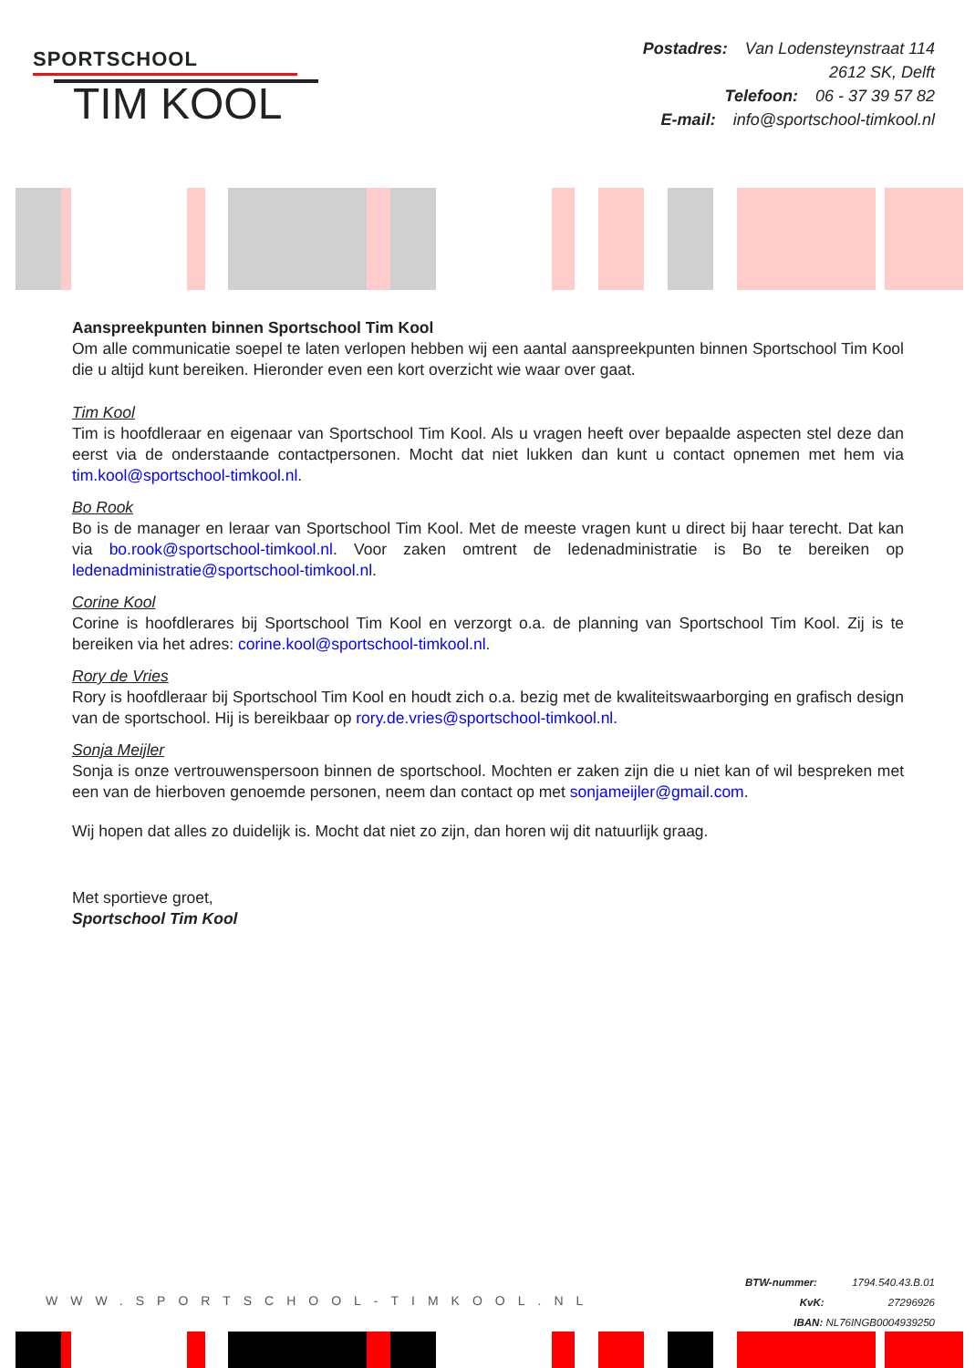SPORTSCHOOL
TIM KOOL
Postadres: Van Lodensteynstraat 114
2612 SK, Delft
Telefoon: 06 - 37 39 57 82
E-mail: info@sportschool-timkool.nl
Aanspreekpunten binnen Sportschool Tim Kool
Om alle communicatie soepel te laten verlopen hebben wij een aantal aanspreekpunten binnen Sportschool Tim Kool die u altijd kunt bereiken. Hieronder even een kort overzicht wie waar over gaat.
Tim Kool
Tim is hoofdleraar en eigenaar van Sportschool Tim Kool. Als u vragen heeft over bepaalde aspecten stel deze dan eerst via de onderstaande contactpersonen. Mocht dat niet lukken dan kunt u contact opnemen met hem via tim.kool@sportschool-timkool.nl.
Bo Rook
Bo is de manager en leraar van Sportschool Tim Kool. Met de meeste vragen kunt u direct bij haar terecht. Dat kan via bo.rook@sportschool-timkool.nl. Voor zaken omtrent de ledenadministratie is Bo te bereiken op ledenadministratie@sportschool-timkool.nl.
Corine Kool
Corine is hoofdlerares bij Sportschool Tim Kool en verzorgt o.a. de planning van Sportschool Tim Kool. Zij is te bereiken via het adres: corine.kool@sportschool-timkool.nl.
Rory de Vries
Rory is hoofdleraar bij Sportschool Tim Kool en houdt zich o.a. bezig met de kwaliteitswaarborging en grafisch design van de sportschool. Hij is bereikbaar op rory.de.vries@sportschool-timkool.nl.
Sonja Meijler
Sonja is onze vertrouwenspersoon binnen de sportschool. Mochten er zaken zijn die u niet kan of wil bespreken met een van de hierboven genoemde personen, neem dan contact op met sonjameijler@gmail.com.
Wij hopen dat alles zo duidelijk is. Mocht dat niet zo zijn, dan horen wij dit natuurlijk graag.
Met sportieve groet,
Sportschool Tim Kool
WWW.SPORTSCHOOL-TIMKOOL.NL
BTW-nummer: 1794.540.43.B.01
KvK: 27296926
IBAN: NL76INGB0004939250